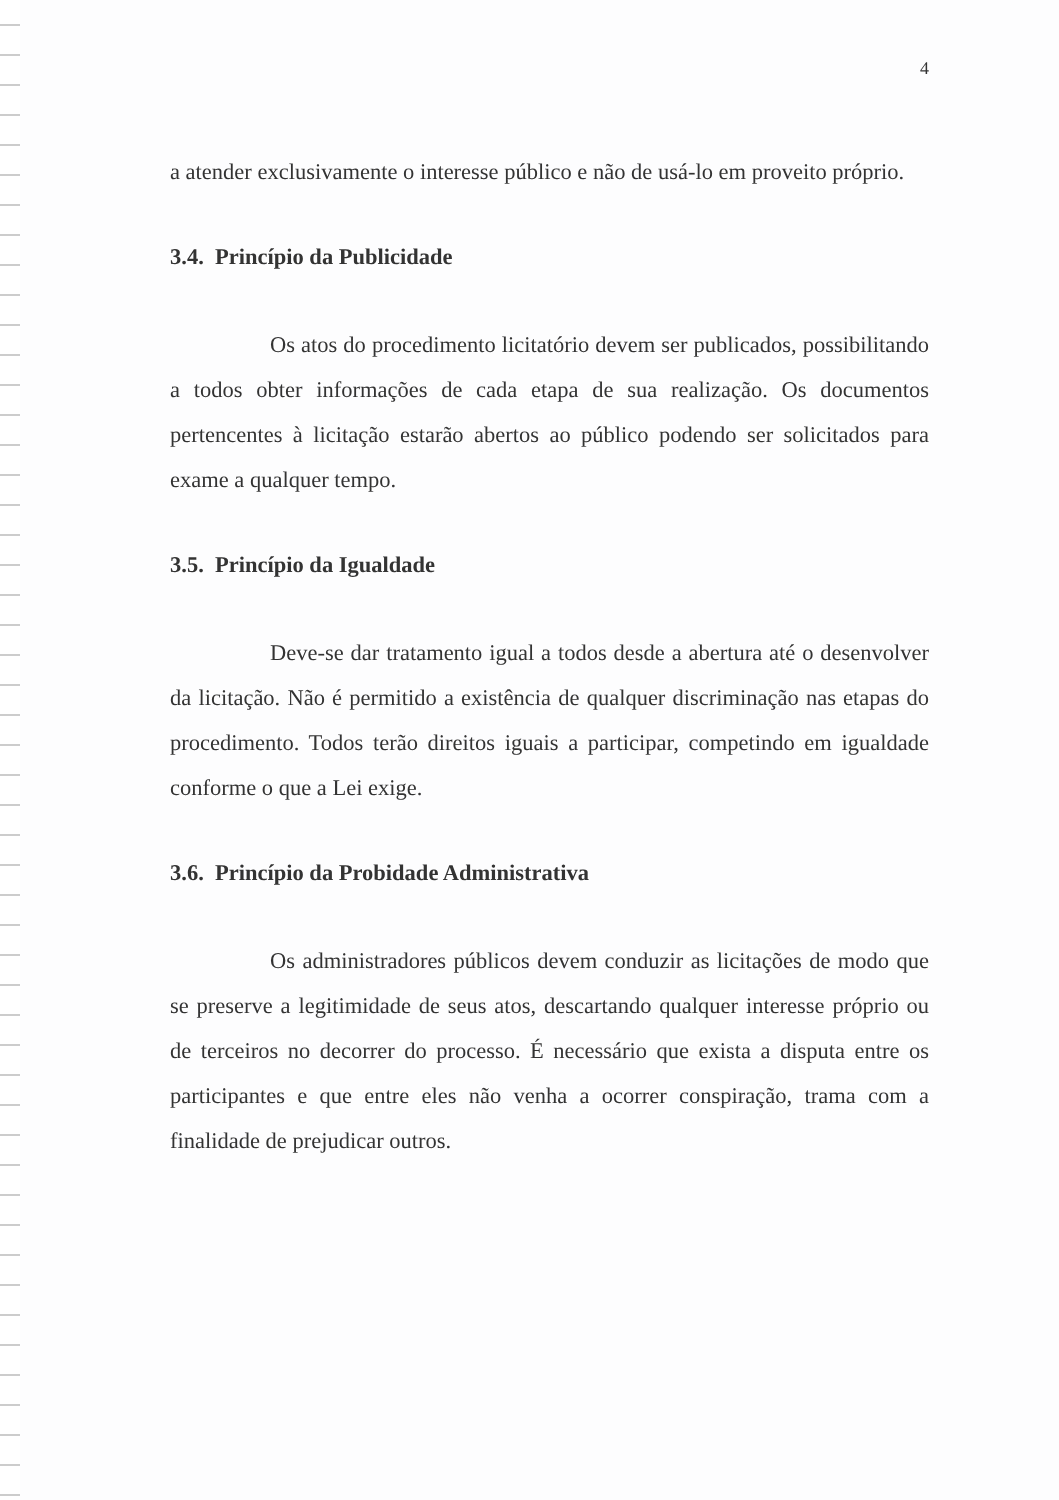4
a atender exclusivamente o interesse público e não de usá-lo em proveito próprio.
3.4. Princípio da Publicidade
Os atos do procedimento licitatório devem ser publicados, possibilitando a todos obter informações de cada etapa de sua realização. Os documentos pertencentes à licitação estarão abertos ao público podendo ser solicitados para exame a qualquer tempo.
3.5. Princípio da Igualdade
Deve-se dar tratamento igual a todos desde a abertura até o desenvolver da licitação. Não é permitido a existência de qualquer discriminação nas etapas do procedimento. Todos terão direitos iguais a participar, competindo em igualdade conforme o que a Lei exige.
3.6. Princípio da Probidade Administrativa
Os administradores públicos devem conduzir as licitações de modo que se preserve a legitimidade de seus atos, descartando qualquer interesse próprio ou de terceiros no decorrer do processo. É necessário que exista a disputa entre os participantes e que entre eles não venha a ocorrer conspiração, trama com a finalidade de prejudicar outros.